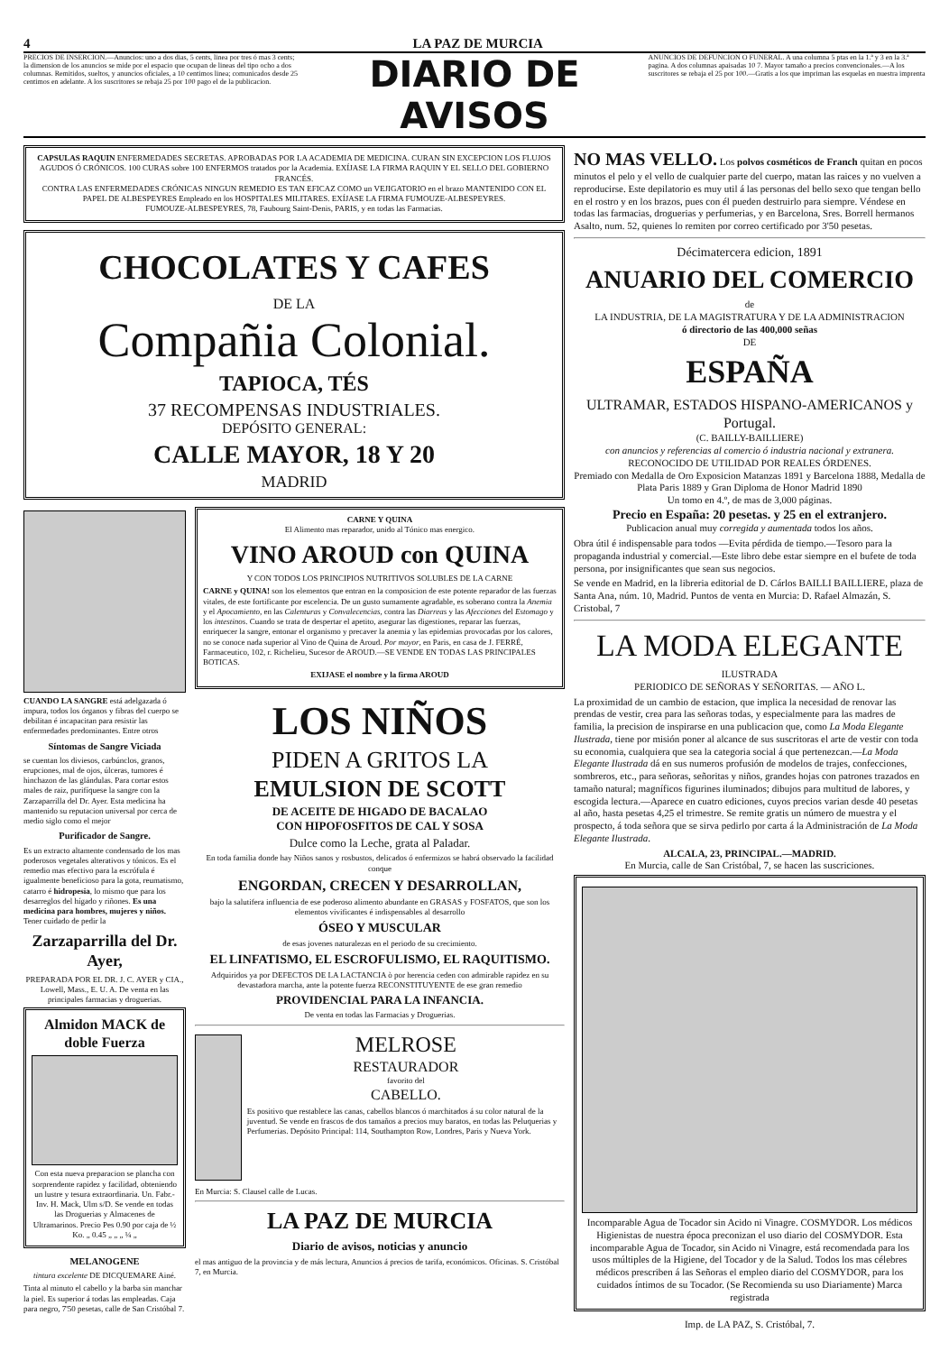4 LA PAZ DE MURCIA
PRECIOS DE INSERCION.—Anuncios: uno a dos dias, 5 cents, linea por tres ó mas 3 cents; la dimension de los anuncios se mide por el espacio que ocupan de lineas del tipo ocho a dos columnas. Remitidos, sueltos, y anuncios oficiales, a 10 centimos linea; comunicados desde 25 centimos en adelante. A los suscritores se rebaja 25 por 100 pago el de la publicacion.
DIARIO DE AVISOS
ANUNCIOS DE DEFUNCION O FUNERAL. A una columna 5 ptas en la 1.ª y 3 en la 3.ª pagina. A dos columnas apaisadas 10 7. Mayor tamaño a precios convencionales.—A los suscritores se rebaja el 25 por 100.—Gratis a los que impriman las esquelas en nuestra imprenta
CAPSULAS RAQUIN ENFERMEDADES SECRETAS. APROBADAS POR LA ACADEMIA DE MEDICINA. CURAN SIN EXCEPCION LOS FLUJOS AGUDOS Ó CRÓNICOS. 100 CURAS sobre 100 ENFERMOS tratados por la Academia. EXÍJASE LA FIRMA RAQUIN Y EL SELLO DEL GOBIERNO FRANCÉS.
CONTRA LAS ENFERMEDADES CRÓNICAS NINGUN REMEDIO ES TAN EFICAZ COMO un VEJIGATORIO en el brazo MANTENIDO CON EL PAPEL DE ALBESPEYRES Empleado en los HOSPITALES MILITARES. EXÍJASE LA FIRMA FUMOUZE-ALBESPEYRES.
FUMOUZE-ALBESPEYRES, 78, Faubourg Saint-Denis, PARIS, y en todas las Farmacias.
CHOCOLATES Y CAFES
DE LA
Compañia Colonial.
TAPIOCA, TÉS
37 RECOMPENSAS INDUSTRIALES.
DEPÓSITO GENERAL:
CALLE MAYOR, 18 Y 20
MADRID
CUANDO LA SANGRE está adelgazada ó impura, todos los órganos y fibras del cuerpo se debilitan é incapacitan para resistir las enfermedades predominantes. Entre otros
Síntomas de Sangre Viciada
se cuentan los diviesos, carbúnclos, granos, erupciones, mal de ojos, úlceras, tumores é hinchazon de las glándulas. Para cortar estos males de raiz, purifíquese la sangre con la Zarzaparrilla del Dr. Ayer. Esta medicina ha mantenido su reputacion universal por cerca de medio siglo como el mejor
Purificador de Sangre.
Es un extracto altamente condensado de los mas poderosos vegetales alterativos y tónicos. Es el remedio mas efectivo para la escrófula é igualmente beneficioso para la gota, reumatismo, catarro é hidropesia, lo mismo que para los desarreglos del hígado y riñones. Es una medicina para hombres, mujeres y niños. Tener cuidado de pedir la
Zarzaparrilla del Dr. Ayer,
PREPARADA POR EL DR. J. C. AYER y CIA., Lowell, Mass., E. U. A. De venta en las principales farmacias y droguerias.
Almidon MACK de doble Fuerza
Con esta nueva preparacion se plancha con sorprendente rapidez y facilidad, obteniendo un lustre y tesura extraordinaria. Un. Fabr.-Inv. H. Mack, Ulm s/D. Se vende en todas las Droguerias y Almacenes de Ultramarinos. Precio Pes 0.90 por caja de ½ Ko. „ 0.45 „ „ „ ¼ „
MELANOGENE
tintura excelente DE DICQUEMARE Ainé.
Tinta al minuto el cabello y la barba sin manchar la piel. Es superior á todas las empleadas. Caja para negro, 7'50 pesetas, calle de San Cristóbal 7.
CARNE Y QUINA
El Alimento mas reparador, unido al Tónico mas energico.
VINO AROUD con QUINA
Y CON TODOS LOS PRINCIPIOS NUTRITIVOS SOLUBLES DE LA CARNE
CARNE y QUINA! son los elementos que entran en la composicion de este potente reparador de las fuerzas vitales, de este fortificante por escelencia. De un gusto sumamente agradable, es soberano contra la Anemia y el Apocamiento, en las Calenturas y Convalecencias, contra las Diarreas y las Afecciones del Estomago y los intestinos. Cuando se trata de despertar el apetito, asegurar las digestiones, reparar las fuerzas, enriquecer la sangre, entonar el organismo y precaver la anemia y las epidemias provocadas por los calores, no se conoce nada superior al Vino de Quina de Aroud. Por mayor, en Paris, en casa de J. FERRÉ, Farmaceutico, 102, r. Richelieu, Sucesor de AROUD.—SE VENDE EN TODAS LAS PRINCIPALES BOTICAS.
EXIJASE el nombre y la firma AROUD
LOS NIÑOS
PIDEN A GRITOS LA
EMULSION DE SCOTT
DE ACEITE DE HIGADO DE BACALAO
CON HIPOFOSFITOS DE CAL Y SOSA
Dulce como la Leche, grata al Paladar.
En toda familia donde hay Niños sanos y rosbustos, delicados ó enfermizos se habrá observado la facilidad conque
ENGORDAN, CRECEN Y DESARROLLAN,
bajo la salutifera influencia de ese poderoso alimento abundante en GRASAS y FOSFATOS, que son los elementos vivificantes é indispensables al desarrollo
ÓSEO Y MUSCULAR
de esas jovenes naturalezas en el periodo de su crecimiento.
EL LINFATISMO, EL ESCROFULISMO, EL RAQUITISMO.
Adquiridos ya por DEFECTOS DE LA LACTANCIA ò por herencia ceden con admirable rapidez en su devastadora marcha, ante la potente fuerza RECONSTITUYENTE de ese gran remedio
PROVIDENCIAL PARA LA INFANCIA.
De venta en todas las Farmacias y Droguerias.
MELROSE
RESTAURADOR
favorito del
CABELLO.
Es positivo que restablece las canas, cabellos blancos ó marchitados á su color natural de la juventud. Se vende en frascos de dos tamaños a precios muy baratos, en todas las Peluquerias y Perfumerias. Depósito Principal: 114, Southampton Row, Londres, Paris y Nueva York.
En Murcia: S. Clausel calle de Lucas.
LA PAZ DE MURCIA
Diario de avisos, noticias y anuncio
el mas antiguo de la provincia y de más lectura, Anuncios á precios de tarifa, económicos. Oficinas. S. Cristóbal 7, en Murcia.
NO MAS VELLO. Los polvos cosméticos de Franch quitan en pocos minutos el pelo y el vello de cualquier parte del cuerpo, matan las raices y no vuelven a reproducirse. Este depilatorio es muy util á las personas del bello sexo que tengan bello en el rostro y en los brazos, pues con él pueden destruirlo para siempre. Véndese en todas las farmacias, droguerias y perfumerias, y en Barcelona, Sres. Borrell hermanos Asalto, num. 52, quienes lo remiten por correo certificado por 3'50 pesetas.
Décimatercera edicion, 1891
ANUARIO DEL COMERCIO
de
LA INDUSTRIA, DE LA MAGISTRATURA Y DE LA ADMINISTRACION
ó directorio de las 400,000 señas
DE
ESPAÑA
ULTRAMAR, ESTADOS HISPANO-AMERICANOS y Portugal.
(C. BAILLY-BAILLIERE)
con anuncios y referencias al comercio ó industria nacional y extranera.
RECONOCIDO DE UTILIDAD POR REALES ÓRDENES.
Premiado con Medalla de Oro Exposicion Matanzas 1891 y Barcelona 1888, Medalla de Plata Paris 1889 y Gran Diploma de Honor Madrid 1890
Un tomo en 4.º, de mas de 3,000 páginas.
Precio en España: 20 pesetas. y 25 en el extranjero.
Publicacion anual muy corregida y aumentada todos los años.
Obra útil é indispensable para todos —Evita pérdida de tiempo.—Tesoro para la propaganda industrial y comercial.—Este libro debe estar siempre en el bufete de toda persona, por insignificantes que sean sus negocios.
Se vende en Madrid, en la libreria editorial de D. Cárlos BAILLI BAILLIERE, plaza de Santa Ana, núm. 10, Madrid. Puntos de venta en Murcia: D. Rafael Almazán, S. Cristobal, 7
LA MODA ELEGANTE
ILUSTRADA
PERIODICO DE SEÑORAS Y SEÑORITAS. — AÑO L.
La proximidad de un cambio de estacion, que implica la necesidad de renovar las prendas de vestir, crea para las señoras todas, y especialmente para las madres de familia, la precision de inspirarse en una publicacion que, como La Moda Elegante Ilustrada, tiene por misión poner al alcance de sus suscritoras el arte de vestir con toda su economia, cualquiera que sea la categoria social á que pertenezcan.—La Moda Elegante Ilustrada dá en sus numeros profusión de modelos de trajes, confecciones, sombreros, etc., para señoras, señoritas y niños, grandes hojas con patrones trazados en tamaño natural; magníficos figurines iluminados; dibujos para multitud de labores, y escogida lectura.—Aparece en cuatro ediciones, cuyos precios varian desde 40 pesetas al año, hasta pesetas 4,25 el trimestre. Se remite gratis un número de muestra y el prospecto, á toda señora que se sirva pedirlo por carta á la Administración de La Moda Elegante Ilustrada.
ALCALA, 23, PRINCIPAL.—MADRID.
En Murcia, calle de San Cristóbal, 7, se hacen las suscriciones.
Incomparable Agua de Tocador sin Acido ni Vinagre. COSMYDOR. Los médicos Higienistas de nuestra época preconizan el uso diario del COSMYDOR. Esta incomparable Agua de Tocador, sin Acido ni Vinagre, está recomendada para los usos múltiples de la Higiene, del Tocador y de la Salud. Todos los mas célebres médicos prescriben á las Señoras el empleo diario del COSMYDOR, para los cuidados íntimos de su Tocador. (Se Recomienda su uso Diariamente) Marca registrada
Imp. de LA PAZ, S. Cristóbal, 7.